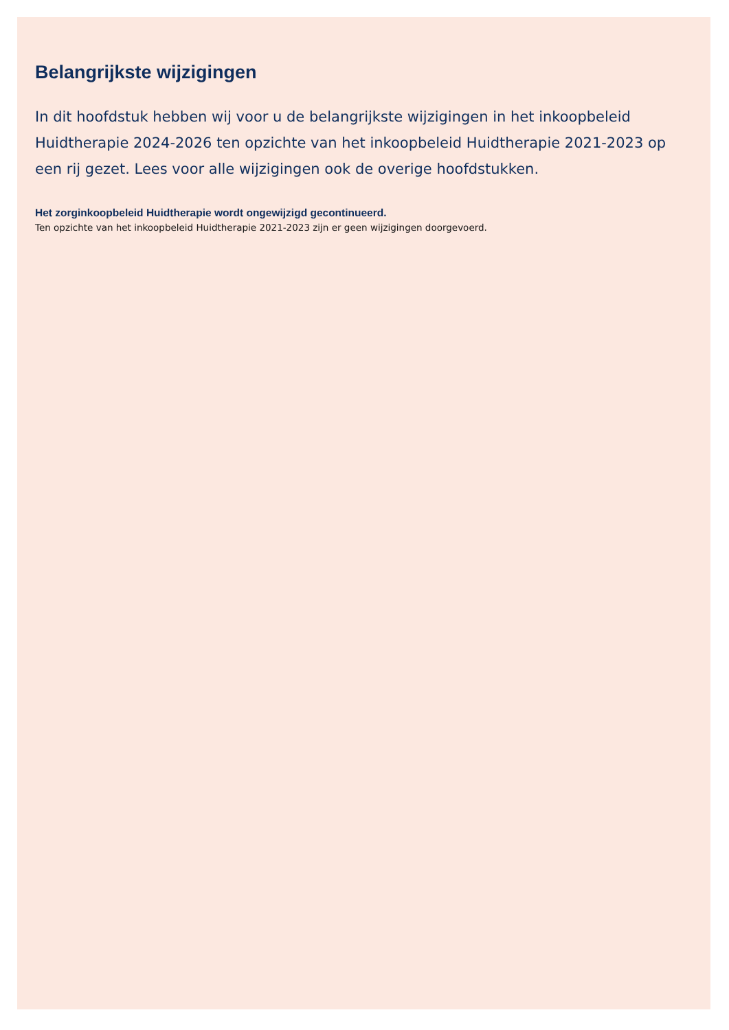Belangrijkste wijzigingen
In dit hoofdstuk hebben wij voor u de belangrijkste wijzigingen in het inkoopbeleid Huidtherapie 2024-2026 ten opzichte van het inkoopbeleid Huidtherapie 2021-2023 op een rij gezet. Lees voor alle wijzigingen ook de overige hoofdstukken.
Het zorginkoopbeleid Huidtherapie wordt ongewijzigd gecontinueerd.
Ten opzichte van het inkoopbeleid Huidtherapie 2021-2023 zijn er geen wijzigingen doorgevoerd.